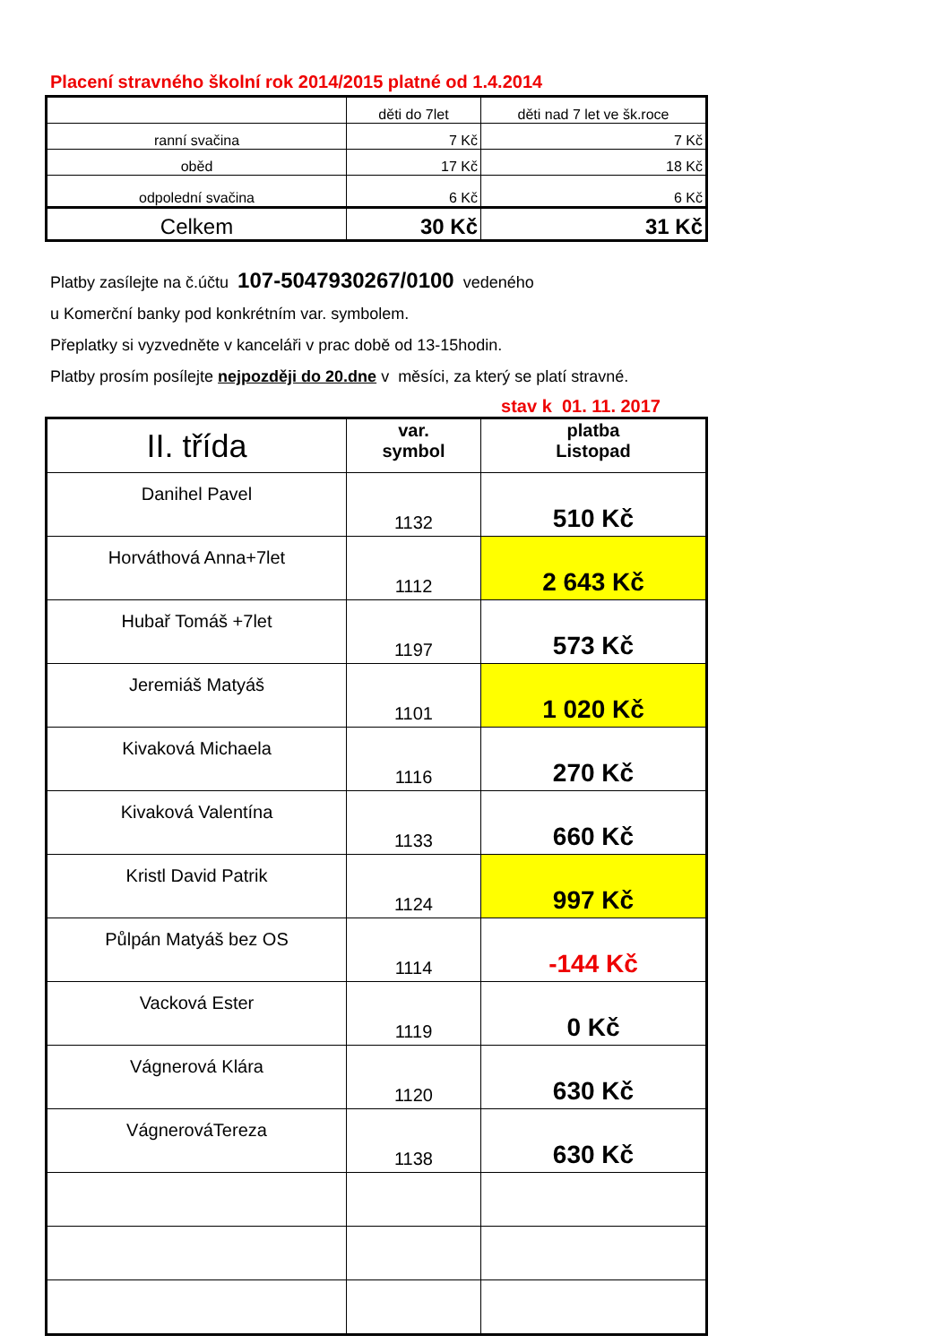Placení stravného školní rok 2014/2015 platné od 1.4.2014
| | děti do 7let | děti nad 7 let ve šk.roce |
| ranní svačina | 7 Kč | 7 Kč |
| oběd | 17 Kč | 18 Kč |
| odpolední svačina | 6 Kč | 6 Kč |
| Celkem | 30 Kč | 31 Kč |
Platby zasílejte na č.účtu 107-5047930267/0100 vedeného
u Komerční banky pod konkrétním var. symbolem.
Přeplatky si vyzvedněte v kanceláři v prac době od 13-15hodin.
Platby prosím posílejte nejpozději do 20.dne v měsíci, za který se platí stravné.
stav k 01. 11. 2017
| II. třída | var. symbol | platba Listopad |
| Danihel Pavel | 1132 | 510 Kč |
| Horváthová Anna+7let | 1112 | 2 643 Kč |
| Hubař Tomáš +7let | 1197 | 573 Kč |
| Jeremiáš Matyáš | 1101 | 1 020 Kč |
| Kivaková Michaela | 1116 | 270 Kč |
| Kivaková Valentína | 1133 | 660 Kč |
| Kristl David Patrik | 1124 | 997 Kč |
| Půlpán Matyáš bez OS | 1114 | -144 Kč |
| Vacková Ester | 1119 | 0 Kč |
| Vágnerová Klára | 1120 | 630 Kč |
| VágnerováTereza | 1138 | 630 Kč |